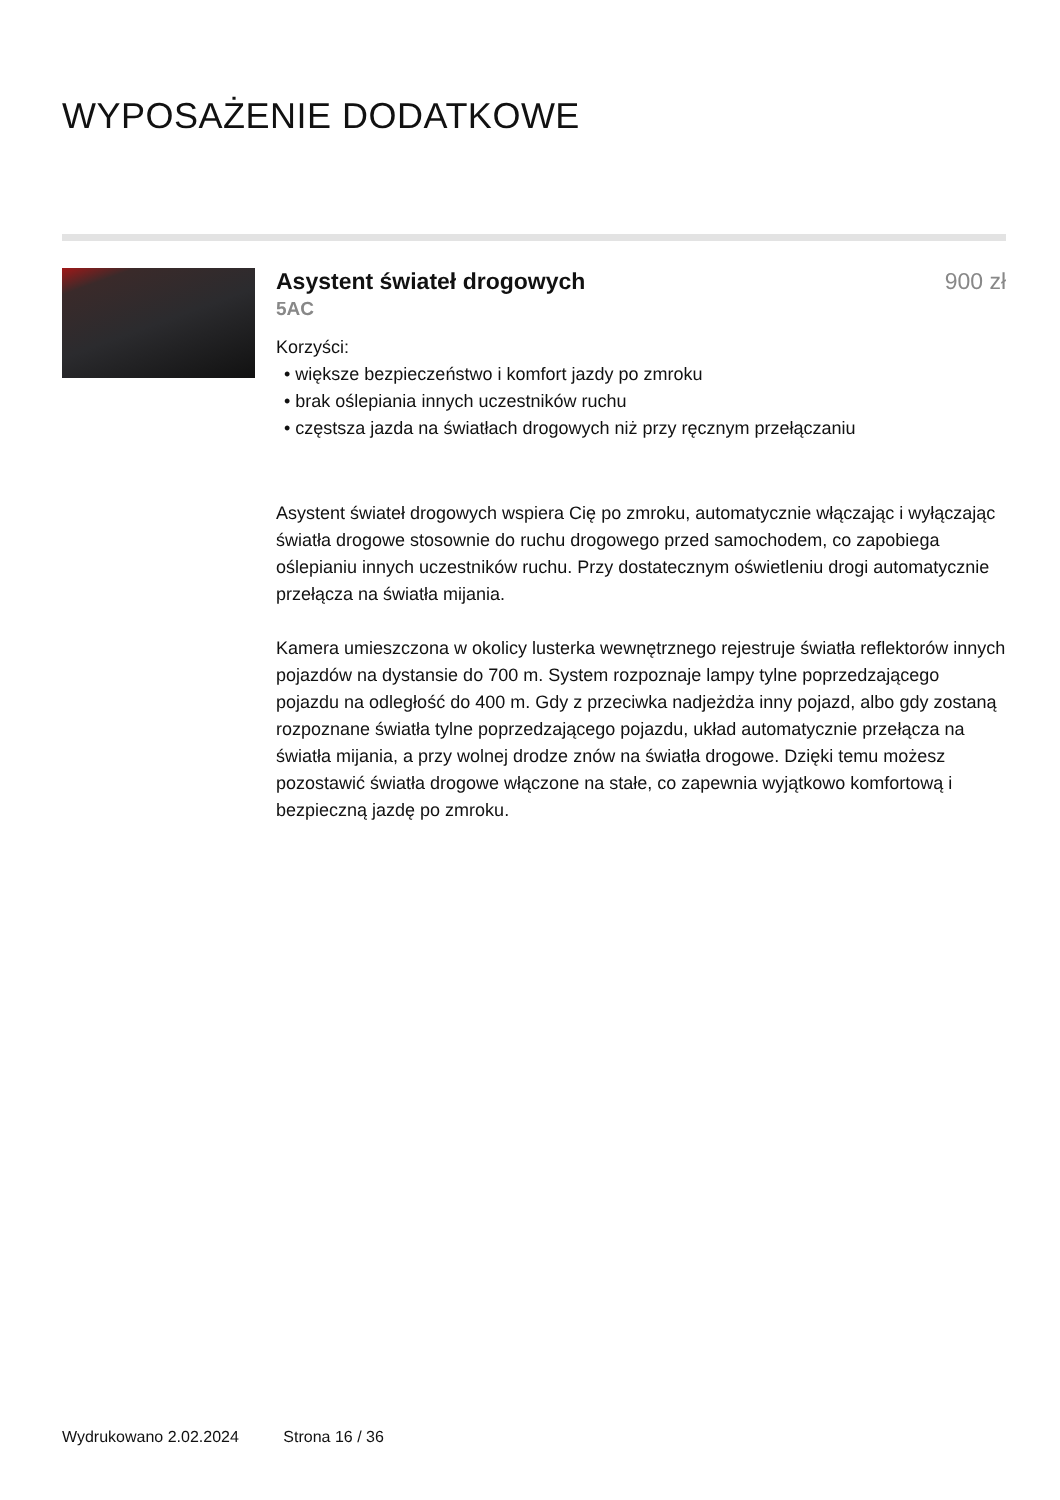WYPOSAŻENIE DODATKOWE
Asystent świateł drogowych 900 zł
5AC
Korzyści:
• większe bezpieczeństwo i komfort jazdy po zmroku
• brak oślepiania innych uczestników ruchu
• częstsza jazda na światłach drogowych niż przy ręcznym przełączaniu
Asystent świateł drogowych wspiera Cię po zmroku, automatycznie włączając i wyłączając światła drogowe stosownie do ruchu drogowego przed samochodem, co zapobiega oślepianiu innych uczestników ruchu. Przy dostatecznym oświetleniu drogi automatycznie przełącza na światła mijania.
Kamera umieszczona w okolicy lusterka wewnętrznego rejestruje światła reflektorów innych pojazdów na dystansie do 700 m. System rozpoznaje lampy tylne poprzedzającego pojazdu na odległość do 400 m. Gdy z przeciwka nadjeżdża inny pojazd, albo gdy zostaną rozpoznane światła tylne poprzedzającego pojazdu, układ automatycznie przełącza na światła mijania, a przy wolnej drodze znów na światła drogowe. Dzięki temu możesz pozostawić światła drogowe włączone na stałe, co zapewnia wyjątkowo komfortową i bezpieczną jazdę po zmroku.
Wydrukowano 2.02.2024 Strona 16 / 36